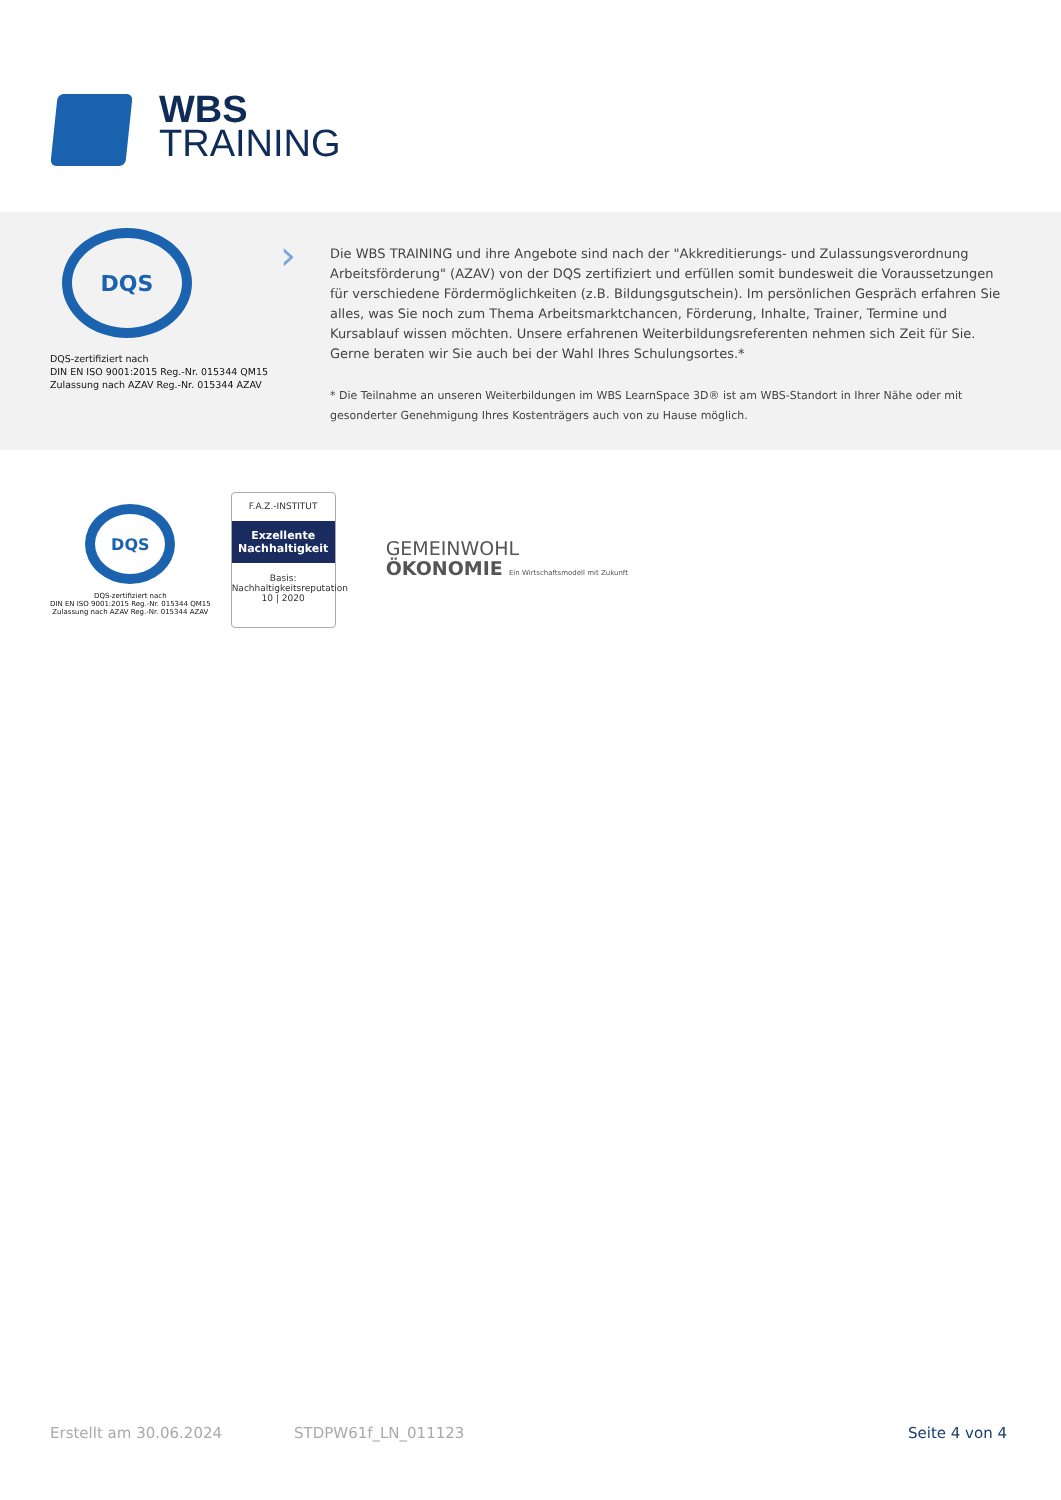WBS
TRAINING
DQS
DQS-zertifiziert nach
DIN EN ISO 9001:2015 Reg.-Nr. 015344 QM15
Zulassung nach AZAV Reg.-Nr. 015344 AZAV
›
Die WBS TRAINING und ihre Angebote sind nach der "Akkreditierungs- und Zulassungsverordnung Arbeitsförderung" (AZAV) von der DQS zertifiziert und erfüllen somit bundesweit die Voraussetzungen für verschiedene Fördermöglichkeiten (z.B. Bildungsgutschein). Im persönlichen Gespräch erfahren Sie alles, was Sie noch zum Thema Arbeitsmarktchancen, Förderung, Inhalte, Trainer, Termine und Kursablauf wissen möchten. Unsere erfahrenen Weiterbildungsreferenten nehmen sich Zeit für Sie. Gerne beraten wir Sie auch bei der Wahl Ihres Schulungsortes.*
* Die Teilnahme an unseren Weiterbildungen im WBS LearnSpace 3D® ist am WBS-Standort in Ihrer Nähe oder mit gesonderter Genehmigung Ihres Kostenträgers auch von zu Hause möglich.
DQS
DQS-zertifiziert nach
DIN EN ISO 9001:2015 Reg.-Nr. 015344 QM15
Zulassung nach AZAV Reg.-Nr. 015344 AZAV
F.A.Z.-INSTITUT
Exzellente
Nachhaltigkeit
Basis: Nachhaltigkeitsreputation
10 | 2020
GEMEINWOHL
ÖKONOMIE Ein Wirtschaftsmodell mit Zukunft
Erstellt am 30.06.2024 STDPW61f_LN_011123 Seite 4 von 4